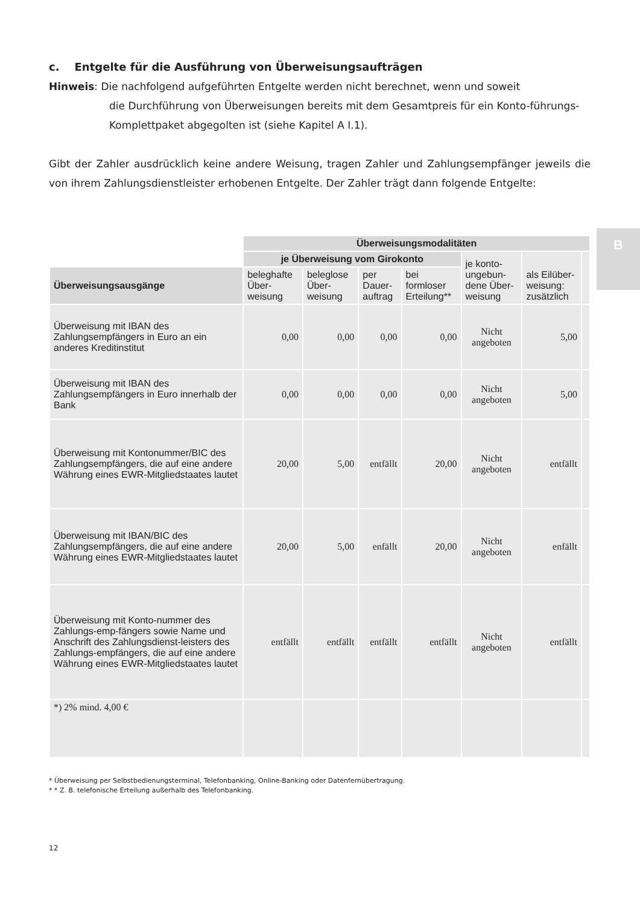B
c. Entgelte für die Ausführung von Überweisungsaufträgen
Hinweis: Die nachfolgend aufgeführten Entgelte werden nicht berechnet, wenn und soweit
die Durchführung von Überweisungen bereits mit dem Gesamtpreis für ein Konto-führungs-Komplettpaket abgegolten ist (siehe Kapitel A I.1).
Gibt der Zahler ausdrücklich keine andere Weisung, tragen Zahler und Zahlungsempfänger jeweils die von ihrem Zahlungsdienstleister erhobenen Entgelte. Der Zahler trägt dann folgende Entgelte:
| | Überweisungsmodalitäten | | | | | | |
| | je Überweisung vom Girokonto | | | | je konto-ungebun-dene Über-weisung | als Eilüber-weisung: zusätzlich | |
| Überweisungsausgänge | beleghafte Über-weisung | beleglose Über-weisung | per Dauer-auftrag | bei formloser Erteilung** | | | |
| Überweisung mit IBAN des Zahlungsempfängers in Euro an ein anderes Kreditinstitut | 0,00 | 0,00 | 0,00 | 0,00 | Nicht angeboten | 5,00 | |
| Überweisung mit IBAN des Zahlungsempfängers in Euro innerhalb der Bank | 0,00 | 0,00 | 0,00 | 0,00 | Nicht angeboten | 5,00 | |
| Überweisung mit Kontonummer/BIC des Zahlungsempfängers, die auf eine andere Währung eines EWR-Mitgliedstaates lautet | 20,00 | 5,00 | entfällt | 20,00 | Nicht angeboten | entfällt | |
| Überweisung mit IBAN/BIC des Zahlungsempfängers, die auf eine andere Währung eines EWR-Mitgliedstaates lautet | 20,00 | 5,00 | enfällt | 20,00 | Nicht angeboten | enfällt | |
| Überweisung mit Konto-nummer des Zahlungs-emp-fängers sowie Name und Anschrift des Zahlungsdienst-leisters des Zahlungs-empfängers, die auf eine andere Währung eines EWR-Mitgliedstaates lautet | entfällt | entfällt | entfällt | entfällt | Nicht angeboten | entfällt | |
| *) 2% mind. 4,00 € | | | | | | | |
* Überweisung per Selbstbedienungsterminal, Telefonbanking, Online-Banking oder Datenfernübertragung.
* * Z. B. telefonische Erteilung außerhalb des Telefonbanking.
12